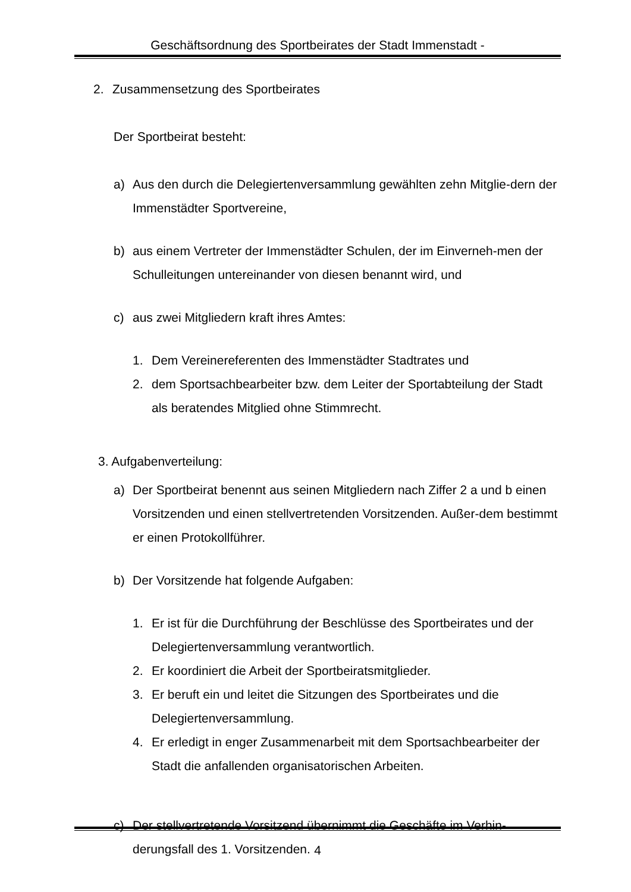Geschäftsordnung des Sportbeirates der Stadt Immenstadt -
2. Zusammensetzung des Sportbeirates
Der Sportbeirat besteht:
a) Aus den durch die Delegiertenversammlung gewählten zehn Mitglie-dern der Immenstädter Sportvereine,
b) aus einem Vertreter der Immenstädter Schulen, der im Einverneh-men der Schulleitungen untereinander von diesen benannt wird, und
c) aus zwei Mitgliedern kraft ihres Amtes:
1. Dem Vereinereferenten des Immenstädter Stadtrates und
2. dem Sportsachbearbeiter bzw. dem Leiter der Sportabteilung der Stadt als beratendes Mitglied ohne Stimmrecht.
3. Aufgabenverteilung:
a) Der Sportbeirat benennt aus seinen Mitgliedern nach Ziffer 2 a und b einen Vorsitzenden und einen stellvertretenden Vorsitzenden. Außer-dem bestimmt er einen Protokollführer.
b) Der Vorsitzende hat folgende Aufgaben:
1. Er ist für die Durchführung der Beschlüsse des Sportbeirates und der Delegiertenversammlung verantwortlich.
2. Er koordiniert die Arbeit der Sportbeiratsmitglieder.
3. Er beruft ein und leitet die Sitzungen des Sportbeirates und die Delegiertenversammlung.
4. Er erledigt in enger Zusammenarbeit mit dem Sportsachbearbeiter der Stadt die anfallenden organisatorischen Arbeiten.
c) Der stellvertretende Vorsitzend übernimmt die Geschäfte im Verhin-derungsfall des 1. Vorsitzenden.
4